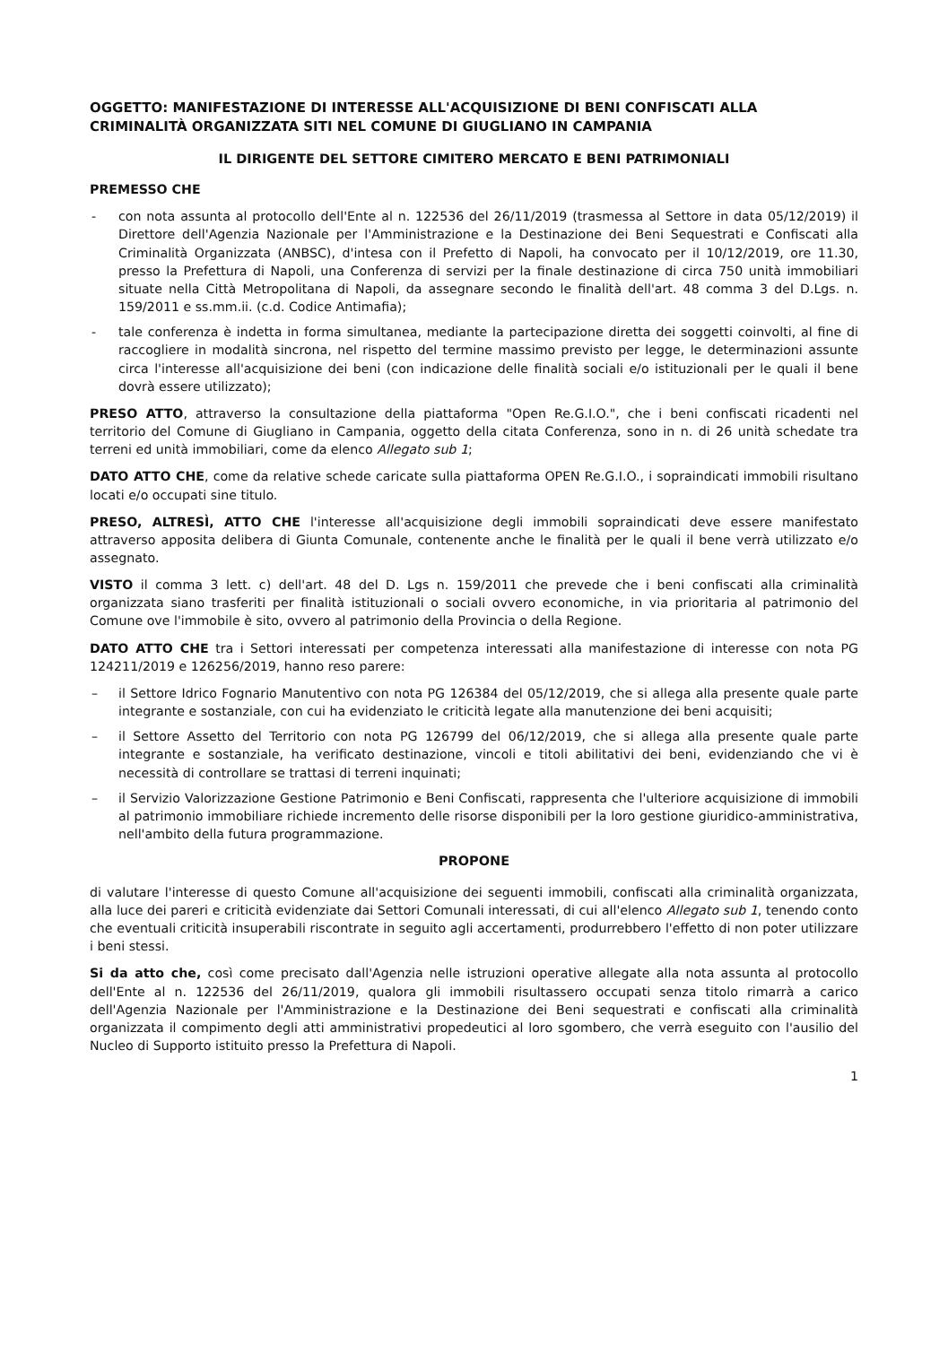OGGETTO: MANIFESTAZIONE DI INTERESSE ALL'ACQUISIZIONE DI BENI CONFISCATI ALLA CRIMINALITÀ ORGANIZZATA SITI NEL COMUNE DI GIUGLIANO IN CAMPANIA
IL DIRIGENTE DEL SETTORE CIMITERO MERCATO E BENI PATRIMONIALI
PREMESSO CHE
- con nota assunta al protocollo dell'Ente al n. 122536 del 26/11/2019 (trasmessa al Settore in data 05/12/2019) il Direttore dell'Agenzia Nazionale per l'Amministrazione e la Destinazione dei Beni Sequestrati e Confiscati alla Criminalità Organizzata (ANBSC), d'intesa con il Prefetto di Napoli, ha convocato per il 10/12/2019, ore 11.30, presso la Prefettura di Napoli, una Conferenza di servizi per la finale destinazione di circa 750 unità immobiliari situate nella Città Metropolitana di Napoli, da assegnare secondo le finalità dell'art. 48 comma 3 del D.Lgs. n. 159/2011 e ss.mm.ii. (c.d. Codice Antimafia);
- tale conferenza è indetta in forma simultanea, mediante la partecipazione diretta dei soggetti coinvolti, al fine di raccogliere in modalità sincrona, nel rispetto del termine massimo previsto per legge, le determinazioni assunte circa l'interesse all'acquisizione dei beni (con indicazione delle finalità sociali e/o istituzionali per le quali il bene dovrà essere utilizzato);
PRESO ATTO, attraverso la consultazione della piattaforma "Open Re.G.I.O.", che i beni confiscati ricadenti nel territorio del Comune di Giugliano in Campania, oggetto della citata Conferenza, sono in n. di 26 unità schedate tra terreni ed unità immobiliari, come da elenco Allegato sub 1;
DATO ATTO CHE, come da relative schede caricate sulla piattaforma OPEN Re.G.I.O., i sopraindicati immobili risultano locati e/o occupati sine titulo.
PRESO, ALTRESÌ, ATTO CHE l'interesse all'acquisizione degli immobili sopraindicati deve essere manifestato attraverso apposita delibera di Giunta Comunale, contenente anche le finalità per le quali il bene verrà utilizzato e/o assegnato.
VISTO il comma 3 lett. c) dell'art. 48 del D. Lgs n. 159/2011 che prevede che i beni confiscati alla criminalità organizzata siano trasferiti per finalità istituzionali o sociali ovvero economiche, in via prioritaria al patrimonio del Comune ove l'immobile è sito, ovvero al patrimonio della Provincia o della Regione.
DATO ATTO CHE tra i Settori interessati per competenza interessati alla manifestazione di interesse con nota PG 124211/2019 e 126256/2019, hanno reso parere:
– il Settore Idrico Fognario Manutentivo con nota PG 126384 del 05/12/2019, che si allega alla presente quale parte integrante e sostanziale, con cui ha evidenziato le criticità legate alla manutenzione dei beni acquisiti;
– il Settore Assetto del Territorio con nota PG 126799 del 06/12/2019, che si allega alla presente quale parte integrante e sostanziale, ha verificato destinazione, vincoli e titoli abilitativi dei beni, evidenziando che vi è necessità di controllare se trattasi di terreni inquinati;
– il Servizio Valorizzazione Gestione Patrimonio e Beni Confiscati, rappresenta che l'ulteriore acquisizione di immobili al patrimonio immobiliare richiede incremento delle risorse disponibili per la loro gestione giuridico-amministrativa, nell'ambito della futura programmazione.
PROPONE
di valutare l'interesse di questo Comune all'acquisizione dei seguenti immobili, confiscati alla criminalità organizzata, alla luce dei pareri e criticità evidenziate dai Settori Comunali interessati, di cui all'elenco Allegato sub 1, tenendo conto che eventuali criticità insuperabili riscontrate in seguito agli accertamenti, produrrebbero l'effetto di non poter utilizzare i beni stessi.
Si da atto che, così come precisato dall'Agenzia nelle istruzioni operative allegate alla nota assunta al protocollo dell'Ente al n. 122536 del 26/11/2019, qualora gli immobili risultassero occupati senza titolo rimarrà a carico dell'Agenzia Nazionale per l'Amministrazione e la Destinazione dei Beni sequestrati e confiscati alla criminalità organizzata il compimento degli atti amministrativi propedeutici al loro sgombero, che verrà eseguito con l'ausilio del Nucleo di Supporto istituito presso la Prefettura di Napoli.
1